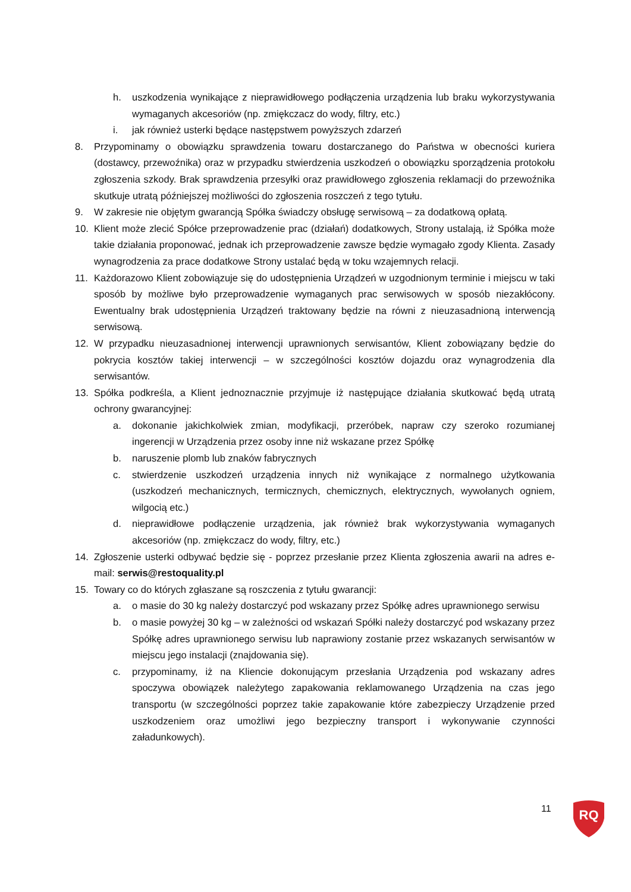h. uszkodzenia wynikające z nieprawidłowego podłączenia urządzenia lub braku wykorzystywania wymaganych akcesoriów (np. zmiękczacz do wody, filtry, etc.)
i. jak również usterki będące następstwem powyższych zdarzeń
8. Przypominamy o obowiązku sprawdzenia towaru dostarczanego do Państwa w obecności kuriera (dostawcy, przewoźnika) oraz w przypadku stwierdzenia uszkodzeń o obowiązku sporządzenia protokołu zgłoszenia szkody. Brak sprawdzenia przesyłki oraz prawidłowego zgłoszenia reklamacji do przewoźnika skutkuje utratą późniejszej możliwości do zgłoszenia roszczeń z tego tytułu.
9. W zakresie nie objętym gwarancją Spółka świadczy obsługę serwisową – za dodatkową opłatą.
10. Klient może zlecić Spółce przeprowadzenie prac (działań) dodatkowych, Strony ustalają, iż Spółka może takie działania proponować, jednak ich przeprowadzenie zawsze będzie wymagało zgody Klienta. Zasady wynagrodzenia za prace dodatkowe Strony ustalać będą w toku wzajemnych relacji.
11. Każdorazowo Klient zobowiązuje się do udostępnienia Urządzeń w uzgodnionym terminie i miejscu w taki sposób by możliwe było przeprowadzenie wymaganych prac serwisowych w sposób niezakłócony. Ewentualny brak udostępnienia Urządzeń traktowany będzie na równi z nieuzasadnioną interwencją serwisową.
12. W przypadku nieuzasadnionej interwencji uprawnionych serwisantów, Klient zobowiązany będzie do pokrycia kosztów takiej interwencji – w szczególności kosztów dojazdu oraz wynagrodzenia dla serwisantów.
13. Spółka podkreśla, a Klient jednoznacznie przyjmuje iż następujące działania skutkować będą utratą ochrony gwarancyjnej:
a. dokonanie jakichkolwiek zmian, modyfikacji, przeróbek, napraw czy szeroko rozumianej ingerencji w Urządzenia przez osoby inne niż wskazane przez Spółkę
b. naruszenie plomb lub znaków fabrycznych
c. stwierdzenie uszkodzeń urządzenia innych niż wynikające z normalnego użytkowania (uszkodzeń mechanicznych, termicznych, chemicznych, elektrycznych, wywołanych ogniem, wilgocią etc.)
d. nieprawidłowe podłączenie urządzenia, jak również brak wykorzystywania wymaganych akcesoriów (np. zmiękczacz do wody, filtry, etc.)
14. Zgłoszenie usterki odbywać będzie się - poprzez przesłanie przez Klienta zgłoszenia awarii na adres e-mail: serwis@restoquality.pl
15. Towary co do których zgłaszane są roszczenia z tytułu gwarancji:
a. o masie do 30 kg należy dostarczyć pod wskazany przez Spółkę adres uprawnionego serwisu
b. o masie powyżej 30 kg – w zależności od wskazań Spółki należy dostarczyć pod wskazany przez Spółkę adres uprawnionego serwisu lub naprawiony zostanie przez wskazanych serwisantów w miejscu jego instalacji (znajdowania się).
c. przypominamy, iż na Kliencie dokonującym przesłania Urządzenia pod wskazany adres spoczywa obowiązek należytego zapakowania reklamowanego Urządzenia na czas jego transportu (w szczególności poprzez takie zapakowanie które zabezpieczy Urządzenie przed uszkodzeniem oraz umożliwi jego bezpieczny transport i wykonywanie czynności załadunkowych).
11
RQ